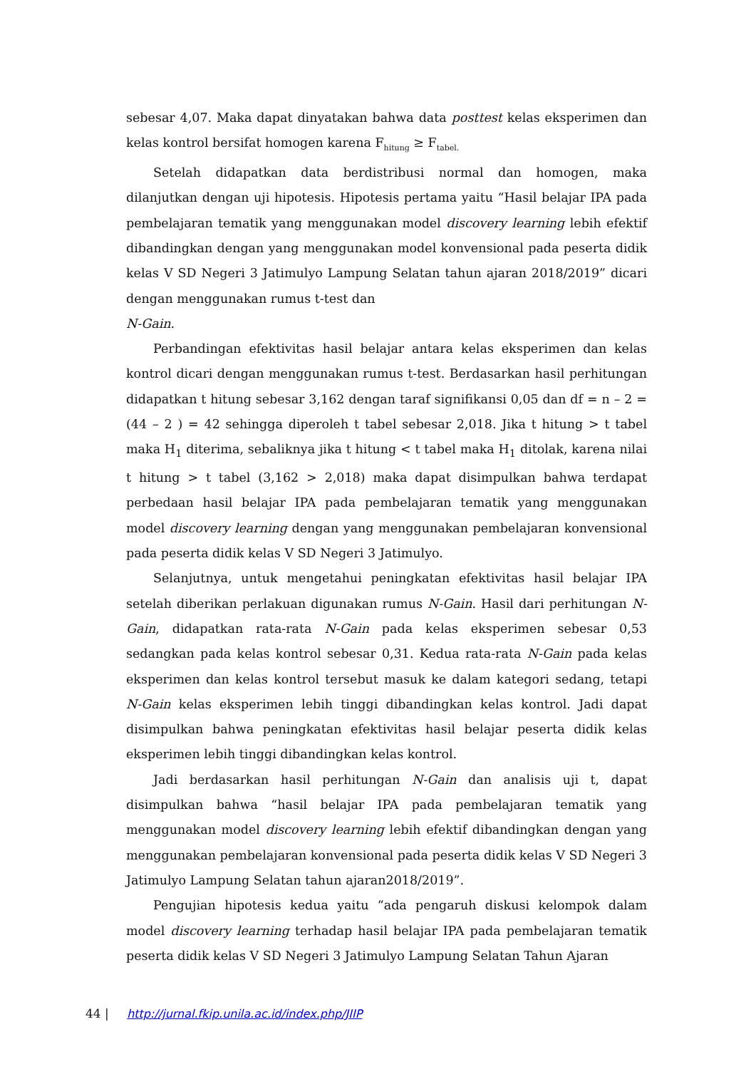sebesar 4,07. Maka dapat dinyatakan bahwa data posttest kelas eksperimen dan kelas kontrol bersifat homogen karena F<sub>hitung</sub> ≥ F<sub>tabel.</sub>
Setelah didapatkan data berdistribusi normal dan homogen, maka dilanjutkan dengan uji hipotesis. Hipotesis pertama yaitu “Hasil belajar IPA pada pembelajaran tematik yang menggunakan model discovery learning lebih efektif dibandingkan dengan yang menggunakan model konvensional pada peserta didik kelas V SD Negeri 3 Jatimulyo Lampung Selatan tahun ajaran 2018/2019” dicari dengan menggunakan rumus t-test dan
N-Gain.
Perbandingan efektivitas hasil belajar antara kelas eksperimen dan kelas kontrol dicari dengan menggunakan rumus t-test. Berdasarkan hasil perhitungan didapatkan t hitung sebesar 3,162 dengan taraf signifikansi 0,05 dan df = n – 2 = (44 – 2 ) = 42 sehingga diperoleh t tabel sebesar 2,018. Jika t hitung > t tabel maka H<sub>1</sub> diterima, sebaliknya jika t hitung < t tabel maka H<sub>1</sub> ditolak, karena nilai t hitung > t tabel (3,162 > 2,018) maka dapat disimpulkan bahwa terdapat perbedaan hasil belajar IPA pada pembelajaran tematik yang menggunakan model discovery learning dengan yang menggunakan pembelajaran konvensional pada peserta didik kelas V SD Negeri 3 Jatimulyo.
Selanjutnya, untuk mengetahui peningkatan efektivitas hasil belajar IPA setelah diberikan perlakuan digunakan rumus N-Gain. Hasil dari perhitungan N-Gain, didapatkan rata-rata N-Gain pada kelas eksperimen sebesar 0,53 sedangkan pada kelas kontrol sebesar 0,31. Kedua rata-rata N-Gain pada kelas eksperimen dan kelas kontrol tersebut masuk ke dalam kategori sedang, tetapi N-Gain kelas eksperimen lebih tinggi dibandingkan kelas kontrol. Jadi dapat disimpulkan bahwa peningkatan efektivitas hasil belajar peserta didik kelas eksperimen lebih tinggi dibandingkan kelas kontrol.
Jadi berdasarkan hasil perhitungan N-Gain dan analisis uji t, dapat disimpulkan bahwa “hasil belajar IPA pada pembelajaran tematik yang menggunakan model discovery learning lebih efektif dibandingkan dengan yang menggunakan pembelajaran konvensional pada peserta didik kelas V SD Negeri 3 Jatimulyo Lampung Selatan tahun ajaran2018/2019”.
Pengujian hipotesis kedua yaitu “ada pengaruh diskusi kelompok dalam model discovery learning terhadap hasil belajar IPA pada pembelajaran tematik peserta didik kelas V SD Negeri 3 Jatimulyo Lampung Selatan Tahun Ajaran
44 | http://jurnal.fkip.unila.ac.id/index.php/JIIP